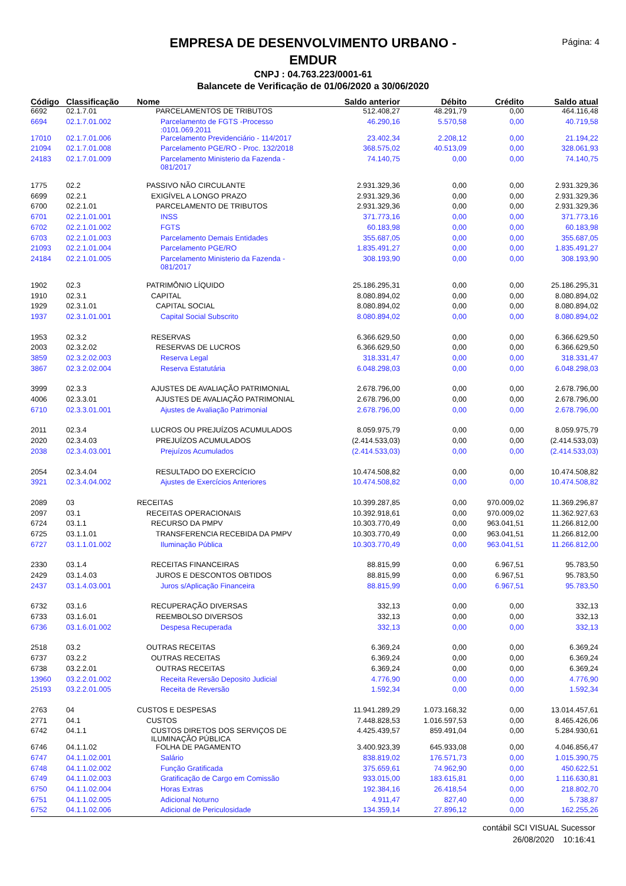Página: 4
EMPRESA DE DESENVOLVIMENTO URBANO -
EMDUR
CNPJ : 04.763.223/0001-61
Balancete de Verificação de 01/06/2020 a 30/06/2020
| Código | Classificação | Nome | Saldo anterior | Débito | Crédito | Saldo atual |
| --- | --- | --- | --- | --- | --- | --- |
| 6692 | 02.1.7.01 | PARCELAMENTOS DE TRIBUTOS | 512.408,27 | 48.291,79 | 0,00 | 464.116,48 |
| 6694 | 02.1.7.01.002 | Parcelamento de FGTS -Processo :0101.069.2011 | 46.290,16 | 5.570,58 | 0,00 | 40.719,58 |
| 17010 | 02.1.7.01.006 | Parcelamento Previdenciário - 114/2017 | 23.402,34 | 2.208,12 | 0,00 | 21.194,22 |
| 21094 | 02.1.7.01.008 | Parcelamento PGE/RO - Proc. 132/2018 | 368.575,02 | 40.513,09 | 0,00 | 328.061,93 |
| 24183 | 02.1.7.01.009 | Parcelamento Ministerio da Fazenda - 081/2017 | 74.140,75 | 0,00 | 0,00 | 74.140,75 |
| 1775 | 02.2 | PASSIVO NÃO CIRCULANTE | 2.931.329,36 | 0,00 | 0,00 | 2.931.329,36 |
| 6699 | 02.2.1 | EXIGÍVEL A LONGO PRAZO | 2.931.329,36 | 0,00 | 0,00 | 2.931.329,36 |
| 6700 | 02.2.1.01 | PARCELAMENTO DE TRIBUTOS | 2.931.329,36 | 0,00 | 0,00 | 2.931.329,36 |
| 6701 | 02.2.1.01.001 | INSS | 371.773,16 | 0,00 | 0,00 | 371.773,16 |
| 6702 | 02.2.1.01.002 | FGTS | 60.183,98 | 0,00 | 0,00 | 60.183,98 |
| 6703 | 02.2.1.01.003 | Parcelamento Demais Entidades | 355.687,05 | 0,00 | 0,00 | 355.687,05 |
| 21093 | 02.2.1.01.004 | Parcelamento PGE/RO | 1.835.491,27 | 0,00 | 0,00 | 1.835.491,27 |
| 24184 | 02.2.1.01.005 | Parcelamento Ministerio da Fazenda - 081/2017 | 308.193,90 | 0,00 | 0,00 | 308.193,90 |
| 1902 | 02.3 | PATRIMÔNIO LÍQUIDO | 25.186.295,31 | 0,00 | 0,00 | 25.186.295,31 |
| 1910 | 02.3.1 | CAPITAL | 8.080.894,02 | 0,00 | 0,00 | 8.080.894,02 |
| 1929 | 02.3.1.01 | CAPITAL SOCIAL | 8.080.894,02 | 0,00 | 0,00 | 8.080.894,02 |
| 1937 | 02.3.1.01.001 | Capital Social Subscrito | 8.080.894,02 | 0,00 | 0,00 | 8.080.894,02 |
| 1953 | 02.3.2 | RESERVAS | 6.366.629,50 | 0,00 | 0,00 | 6.366.629,50 |
| 2003 | 02.3.2.02 | RESERVAS DE LUCROS | 6.366.629,50 | 0,00 | 0,00 | 6.366.629,50 |
| 3859 | 02.3.2.02.003 | Reserva Legal | 318.331,47 | 0,00 | 0,00 | 318.331,47 |
| 3867 | 02.3.2.02.004 | Reserva Estatutária | 6.048.298,03 | 0,00 | 0,00 | 6.048.298,03 |
| 3999 | 02.3.3 | AJUSTES DE AVALIAÇÃO PATRIMONIAL | 2.678.796,00 | 0,00 | 0,00 | 2.678.796,00 |
| 4006 | 02.3.3.01 | AJUSTES DE AVALIAÇÃO PATRIMONIAL | 2.678.796,00 | 0,00 | 0,00 | 2.678.796,00 |
| 6710 | 02.3.3.01.001 | Ajustes de Avaliação Patrimonial | 2.678.796,00 | 0,00 | 0,00 | 2.678.796,00 |
| 2011 | 02.3.4 | LUCROS OU PREJUÍZOS ACUMULADOS | 8.059.975,79 | 0,00 | 0,00 | 8.059.975,79 |
| 2020 | 02.3.4.03 | PREJUÍZOS ACUMULADOS | (2.414.533,03) | 0,00 | 0,00 | (2.414.533,03) |
| 2038 | 02.3.4.03.001 | Prejuízos Acumulados | (2.414.533,03) | 0,00 | 0,00 | (2.414.533,03) |
| 2054 | 02.3.4.04 | RESULTADO DO EXERCÍCIO | 10.474.508,82 | 0,00 | 0,00 | 10.474.508,82 |
| 3921 | 02.3.4.04.002 | Ajustes de Exercícios Anteriores | 10.474.508,82 | 0,00 | 0,00 | 10.474.508,82 |
| 2089 | 03 | RECEITAS | 10.399.287,85 | 0,00 | 970.009,02 | 11.369.296,87 |
| 2097 | 03.1 | RECEITAS OPERACIONAIS | 10.392.918,61 | 0,00 | 970.009,02 | 11.362.927,63 |
| 6724 | 03.1.1 | RECURSO DA PMPV | 10.303.770,49 | 0,00 | 963.041,51 | 11.266.812,00 |
| 6725 | 03.1.1.01 | TRANSFERENCIA RECEBIDA DA PMPV | 10.303.770,49 | 0,00 | 963.041,51 | 11.266.812,00 |
| 6727 | 03.1.1.01.002 | Iluminação Pública | 10.303.770,49 | 0,00 | 963.041,51 | 11.266.812,00 |
| 2330 | 03.1.4 | RECEITAS FINANCEIRAS | 88.815,99 | 0,00 | 6.967,51 | 95.783,50 |
| 2429 | 03.1.4.03 | JUROS E DESCONTOS OBTIDOS | 88.815,99 | 0,00 | 6.967,51 | 95.783,50 |
| 2437 | 03.1.4.03.001 | Juros s/Aplicação Financeira | 88.815,99 | 0,00 | 6.967,51 | 95.783,50 |
| 6732 | 03.1.6 | RECUPERAÇÃO DIVERSAS | 332,13 | 0,00 | 0,00 | 332,13 |
| 6733 | 03.1.6.01 | REEMBOLSO DIVERSOS | 332,13 | 0,00 | 0,00 | 332,13 |
| 6736 | 03.1.6.01.002 | Despesa Recuperada | 332,13 | 0,00 | 0,00 | 332,13 |
| 2518 | 03.2 | OUTRAS RECEITAS | 6.369,24 | 0,00 | 0,00 | 6.369,24 |
| 6737 | 03.2.2 | OUTRAS RECEITAS | 6.369,24 | 0,00 | 0,00 | 6.369,24 |
| 6738 | 03.2.2.01 | OUTRAS RECEITAS | 6.369,24 | 0,00 | 0,00 | 6.369,24 |
| 13960 | 03.2.2.01.002 | Receita Reversão Deposito Judicial | 4.776,90 | 0,00 | 0,00 | 4.776,90 |
| 25193 | 03.2.2.01.005 | Receita de Reversão | 1.592,34 | 0,00 | 0,00 | 1.592,34 |
| 2763 | 04 | CUSTOS E DESPESAS | 11.941.289,29 | 1.073.168,32 | 0,00 | 13.014.457,61 |
| 2771 | 04.1 | CUSTOS | 7.448.828,53 | 1.016.597,53 | 0,00 | 8.465.426,06 |
| 6742 | 04.1.1 | CUSTOS DIRETOS DOS SERVIÇOS DE ILUMINAÇÃO PÚBLICA | 4.425.439,57 | 859.491,04 | 0,00 | 5.284.930,61 |
| 6746 | 04.1.1.02 | FOLHA DE PAGAMENTO | 3.400.923,39 | 645.933,08 | 0,00 | 4.046.856,47 |
| 6747 | 04.1.1.02.001 | Salário | 838.819,02 | 176.571,73 | 0,00 | 1.015.390,75 |
| 6748 | 04.1.1.02.002 | Função Gratificada | 375.659,61 | 74.962,90 | 0,00 | 450.622,51 |
| 6749 | 04.1.1.02.003 | Gratificação de Cargo em Comissão | 933.015,00 | 183.615,81 | 0,00 | 1.116.630,81 |
| 6750 | 04.1.1.02.004 | Horas Extras | 192.384,16 | 26.418,54 | 0,00 | 218.802,70 |
| 6751 | 04.1.1.02.005 | Adicional Noturno | 4.911,47 | 827,40 | 0,00 | 5.738,87 |
| 6752 | 04.1.1.02.006 | Adicional de Periculosidade | 134.359,14 | 27.896,12 | 0,00 | 162.255,26 |
contábil SCI VISUAL Sucessor
26/08/2020 10:16:41